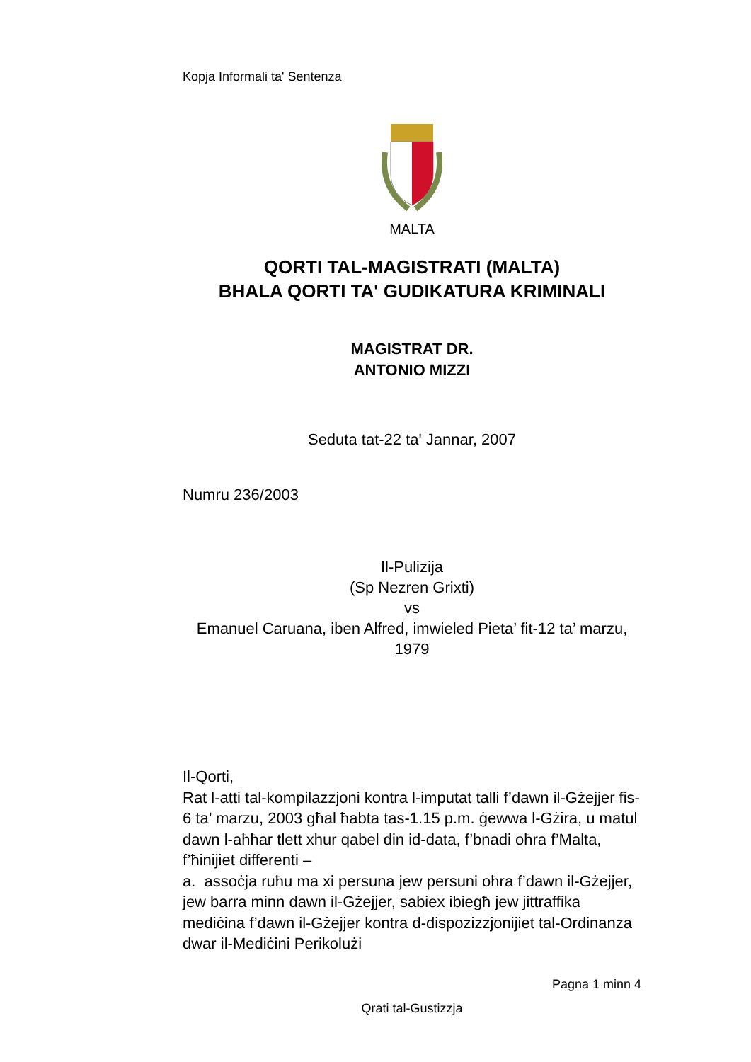Kopja Informali ta' Sentenza
MALTA
QORTI TAL-MAGISTRATI (MALTA)
BHALA QORTI TA' GUDIKATURA KRIMINALI
MAGISTRAT DR.
ANTONIO MIZZI
Seduta tat-22 ta' Jannar, 2007
Numru 236/2003
Il-Pulizija
(Sp Nezren Grixti)
vs
Emanuel Caruana, iben Alfred, imwieled Pieta’ fit-12 ta’ marzu, 1979
Il-Qorti,
Rat l-atti tal-kompilazzjoni kontra l-imputat talli f’dawn il-Gżejjer fis-6 ta’ marzu, 2003 għal ħabta tas-1.15 p.m. ġewwa l-Gżira, u matul dawn l-aħħar tlett xhur qabel din id-data, f’bnadi oħra f’Malta, f’ħinijiet differenti –
a. assoċja ruħu ma xi persuna jew persuni oħra f’dawn il-Gżejjer, jew barra minn dawn il-Gżejjer, sabiex ibiegħ jew jittraffika mediċina f’dawn il-Gżejjer kontra d-dispozizzjonijiet tal-Ordinanza dwar il-Mediċini Perikolużi
Pagna 1 minn 4
Qrati tal-Gustizzja